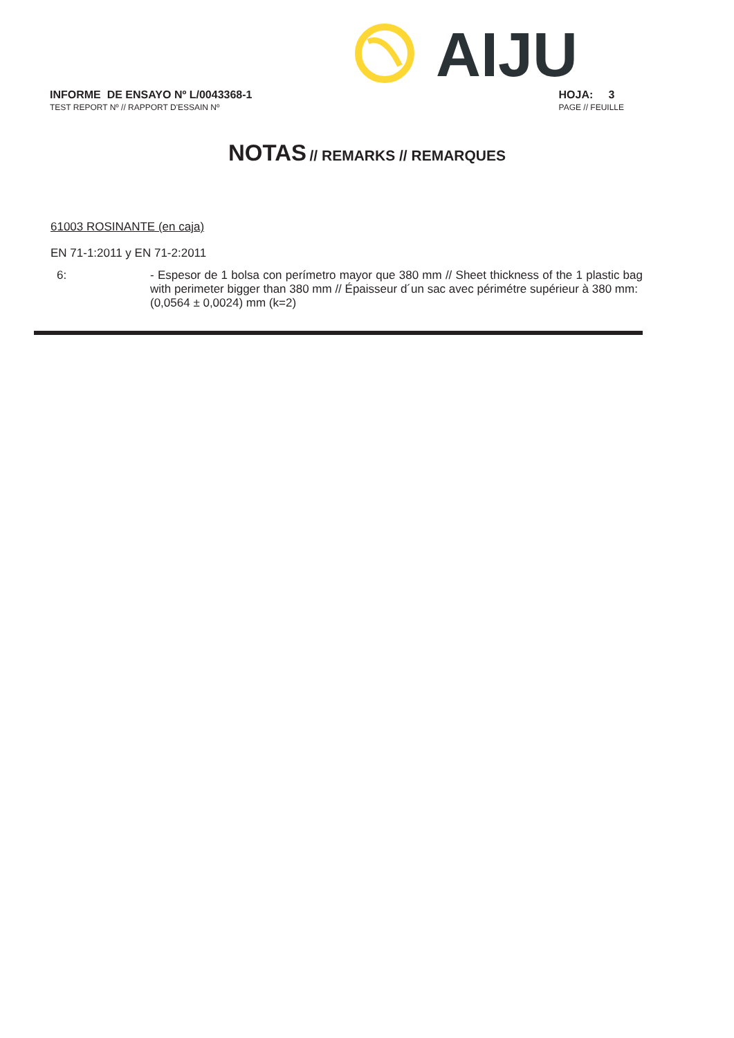AIJU
INFORME DE ENSAYO Nº L/0043368-1
TEST REPORT Nº // RAPPORT D'ESSAIN Nº
HOJA: 3
PAGE // FEUILLE
NOTAS // REMARKS // REMARQUES
61003 ROSINANTE (en caja)
EN 71-1:2011 y EN 71-2:2011
6:
- Espesor de 1 bolsa con perímetro mayor que 380 mm // Sheet thickness of the 1 plastic bag with perimeter bigger than 380 mm // Épaisseur d´un sac avec périmétre supérieur à 380 mm:
(0,0564 ± 0,0024) mm (k=2)